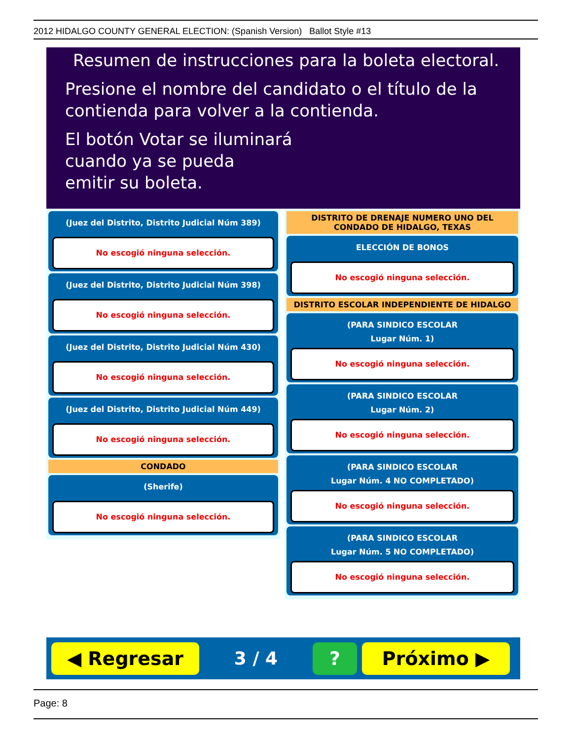2012 HIDALGO COUNTY GENERAL ELECTION: (Spanish Version) Ballot Style #13
Resumen de instrucciones para la boleta electoral.
Presione el nombre del candidato o el título de la contienda para volver a la contienda.
El botón Votar se iluminará
cuando ya se pueda
emitir su boleta.
(Juez del Distrito, Distrito Judicial Núm 389)
No escogió ninguna selección.
(Juez del Distrito, Distrito Judicial Núm 398)
No escogió ninguna selección.
(Juez del Distrito, Distrito Judicial Núm 430)
No escogió ninguna selección.
(Juez del Distrito, Distrito Judicial Núm 449)
No escogió ninguna selección.
CONDADO
(Sherife)
No escogió ninguna selección.
DISTRITO DE DRENAJE NUMERO UNO DEL CONDADO DE HIDALGO, TEXAS
ELECCIÓN DE BONOS
No escogió ninguna selección.
DISTRITO ESCOLAR INDEPENDIENTE DE HIDALGO
(PARA SINDICO ESCOLAR
Lugar Núm. 1)
No escogió ninguna selección.
(PARA SINDICO ESCOLAR
Lugar Núm. 2)
No escogió ninguna selección.
(PARA SINDICO ESCOLAR
Lugar Núm. 4 NO COMPLETADO)
No escogió ninguna selección.
(PARA SINDICO ESCOLAR
Lugar Núm. 5 NO COMPLETADO)
No escogió ninguna selección.
◀ Regresar
3 / 4
? Próximo ▶
Page: 8